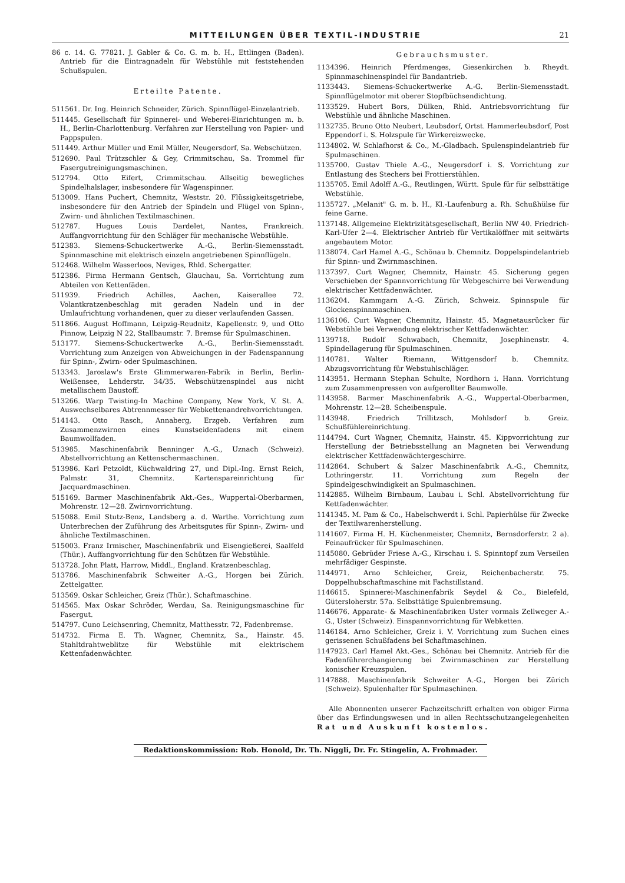MITTEILUNGEN ÜBER TEXTIL-INDUSTRIE 21
86 c. 14. G. 77821. J. Gabler & Co. G. m. b. H., Ettlingen (Baden). Antrieb für die Eintragnadeln für Webstühle mit feststehenden Schußspulen.
Erteilte Patente.
511561. Dr. Ing. Heinrich Schneider, Zürich. Spinnflügel-Einzelantrieb.
511445. Gesellschaft für Spinnerei- und Weberei-Einrichtungen m. b. H., Berlin-Charlottenburg. Verfahren zur Herstellung von Papier- und Pappspulen.
511449. Arthur Müller und Emil Müller, Neugersdorf, Sa. Webschützen.
512690. Paul Trützschler & Gey, Crimmitschau, Sa. Trommel für Fasergutreinigungsmaschinen.
512794. Otto Eifert, Crimmitschau. Allseitig bewegliches Spindelhalslager, insbesondere für Wagenspinner.
513009. Hans Puchert, Chemnitz, Weststr. 20. Flüssigkeitsgetriebe, insbesondere für den Antrieb der Spindeln und Flügel von Spinn-, Zwirn- und ähnlichen Textilmaschinen.
512787. Hugues Louis Dardelet, Nantes, Frankreich. Auffangvorrichtung für den Schläger für mechanische Webstühle.
512383. Siemens-Schuckertwerke A.-G., Berlin-Siemensstadt. Spinnmaschine mit elektrisch einzeln angetriebenen Spinnflügeln.
512468. Wilhelm Wasserloos, Neviges, Rhld. Schergatter.
512386. Firma Hermann Gentsch, Glauchau, Sa. Vorrichtung zum Abteilen von Kettenfäden.
511939. Friedrich Achilles, Aachen, Kaiserallee 72. Volantkratzenbeschlag mit geraden Nadeln und in der Umlaufrichtung vorhandenen, quer zu dieser verlaufenden Gassen.
511866. August Hoffmann, Leipzig-Reudnitz, Kapellenstr. 9, und Otto Pinnow, Leipzig N 22, Stallbaumstr. 7. Bremse für Spulmaschinen.
513177. Siemens-Schuckertwerke A.-G., Berlin-Siemensstadt. Vorrichtung zum Anzeigen von Abweichungen in der Fadenspannung für Spinn-, Zwirn- oder Spulmaschinen.
513343. Jaroslaw's Erste Glimmerwaren-Fabrik in Berlin, Berlin-Weißensee, Lehderstr. 34/35. Webschützenspindel aus nicht metallischem Baustoff.
513266. Warp Twisting-In Machine Company, New York, V. St. A. Auswechselbares Abtrennmesser für Webkettenandrehvorrichtungen.
514143. Otto Rasch, Annaberg, Erzgeb. Verfahren zum Zusammenzwirnen eines Kunstseidenfadens mit einem Baumwollfaden.
513985. Maschinenfabrik Benninger A.-G., Uznach (Schweiz). Abstellvorrichtung an Kettenschermaschinen.
513986. Karl Petzoldt, Küchwaldring 27, und Dipl.-Ing. Ernst Reich, Palmstr. 31, Chemnitz. Kartenspareinrichtung für Jacquardmaschinen.
515169. Barmer Maschinenfabrik Akt.-Ges., Wuppertal-Oberbarmen, Mohrenstr. 12—28. Zwirnvorrichtung.
515088. Emil Stutz-Benz, Landsberg a. d. Warthe. Vorrichtung zum Unterbrechen der Zuführung des Arbeitsgutes für Spinn-, Zwirn- und ähnliche Textilmaschinen.
515003. Franz Irmischer, Maschinenfabrik und Eisengießerei, Saalfeld (Thür.). Auffangvorrichtung für den Schützen für Webstühle.
513728. John Platt, Harrow, Middl., England. Kratzenbeschlag.
513786. Maschinenfabrik Schweiter A.-G., Horgen bei Zürich. Zettelgatter.
513569. Oskar Schleicher, Greiz (Thür.). Schaftmaschine.
514565. Max Oskar Schröder, Werdau, Sa. Reinigungsmaschine für Fasergut.
514797. Cuno Leichsenring, Chemnitz, Matthesstr. 72, Fadenbremse.
514732. Firma E. Th. Wagner, Chemnitz, Sa., Hainstr. 45. Stahltdrahtweblitze für Webstühle mit elektrischem Kettenfadenwächter.
Gebrauchsmuster.
1134396. Heinrich Pferdmenges, Giesenkirchen b. Rheydt. Spinnmaschinenspindel für Bandantrieb.
1133443. Siemens-Schuckertwerke A.-G. Berlin-Siemensstadt. Spinnflügelmotor mit oberer Stopfbüchsendichtung.
1133529. Hubert Bors, Dülken, Rhld. Antriebsvorrichtung für Webstühle und ähnliche Maschinen.
1132735. Bruno Otto Neubert, Leubsdorf, Ortst. Hammerleubsdorf, Post Eppendorf i. S. Holzspule für Wirkereizwecke.
1134802. W. Schlafhorst & Co., M.-Gladbach. Spulenspindelantrieb für Spulmaschinen.
1135700. Gustav Thiele A.-G., Neugersdorf i. S. Vorrichtung zur Entlastung des Stechers bei Frottierstühlen.
1135705. Emil Adolff A.-G., Reutlingen, Württ. Spule für für selbsttätige Webstühle.
1135727. „Melanit" G. m. b. H., Kl.-Laufenburg a. Rh. Schußhülse für feine Garne.
1137148. Allgemeine Elektrizitätsgesellschaft, Berlin NW 40. Friedrich-Karl-Ufer 2—4. Elektrischer Antrieb für Vertikalöffner mit seitwärts angebautem Motor.
1138074. Carl Hamel A.-G., Schönau b. Chemnitz. Doppelspindelantrieb für Spinn- und Zwirnmaschinen.
1137397. Curt Wagner, Chemnitz, Hainstr. 45. Sicherung gegen Verschieben der Spannvorrichtung für Webgeschirre bei Verwendung elektrischer Kettfadenwächter.
1136204. Kammgarn A.-G. Zürich, Schweiz. Spinnspule für Glockenspinnmaschinen.
1136106. Curt Wagner, Chemnitz, Hainstr. 45. Magnetausrücker für Webstühle bei Verwendung elektrischer Kettfadenwächter.
1139718. Rudolf Schwabach, Chemnitz, Josephinenstr. 4. Spindellagerung für Spulmaschinen.
1140781. Walter Riemann, Wittgensdorf b. Chemnitz. Abzugsvorrichtung für Webstuhlschläger.
1143951. Hermann Stephan Schulte, Nordhorn i. Hann. Vorrichtung zum Zusammenpressen von aufgerollter Baumwolle.
1143958. Barmer Maschinenfabrik A.-G., Wuppertal-Oberbarmen, Mohrenstr. 12—28. Scheibenspule.
1143948. Friedrich Trillitzsch, Mohlsdorf b. Greiz. Schußfühlereinrichtung.
1144794. Curt Wagner, Chemnitz, Hainstr. 45. Kippvorrichtung zur Herstellung der Betriebsstellung an Magneten bei Verwendung elektrischer Kettfadenwächtergeschirre.
1142864. Schubert & Salzer Maschinenfabrik A.-G., Chemnitz, Lothringerstr. 11. Vorrichtung zum Regeln der Spindelgeschwindigkeit an Spulmaschinen.
1142885. Wilhelm Birnbaum, Laubau i. Schl. Abstellvorrichtung für Kettfadenwächter.
1141345. M. Pam & Co., Habelschwerdt i. Schl. Papierhülse für Zwecke der Textilwarenherstellung.
1141607. Firma H. H. Küchenmeister, Chemnitz, Bernsdorferstr. 2 a). Feinaufrücker für Spulmaschinen.
1145080. Gebrüder Friese A.-G., Kirschau i. S. Spinntopf zum Verseilen mehrfädiger Gespinste.
1144971. Arno Schleicher, Greiz, Reichenbacherstr. 75. Doppelhubschaftmaschine mit Fachstillstand.
1146615. Spinnerei-Maschinenfabrik Seydel & Co., Bielefeld, Gütersloherstr. 57a. Selbsttätige Spulenbremsung.
1146676. Apparate- & Maschinenfabriken Uster vormals Zellweger A.-G., Uster (Schweiz). Einspannvorrichtung für Webketten.
1146184. Arno Schleicher, Greiz i. V. Vorrichtung zum Suchen eines gerissenen Schußfadens bei Schaftmaschinen.
1147923. Carl Hamel Akt.-Ges., Schönau bei Chemnitz. Antrieb für die Fadenführerchangierung bei Zwirnmaschinen zur Herstellung konischer Kreuzspulen.
1147888. Maschinenfabrik Schweiter A.-G., Horgen bei Zürich (Schweiz). Spulenhalter für Spulmaschinen.
Alle Abonnenten unserer Fachzeitschrift erhalten von obiger Firma über das Erfindungswesen und in allen Rechtsschutzangelegenheiten Rat und Auskunft kostenlos.
Redaktionskommission: Rob. Honold, Dr. Th. Niggli, Dr. Fr. Stingelin, A. Frohmader.